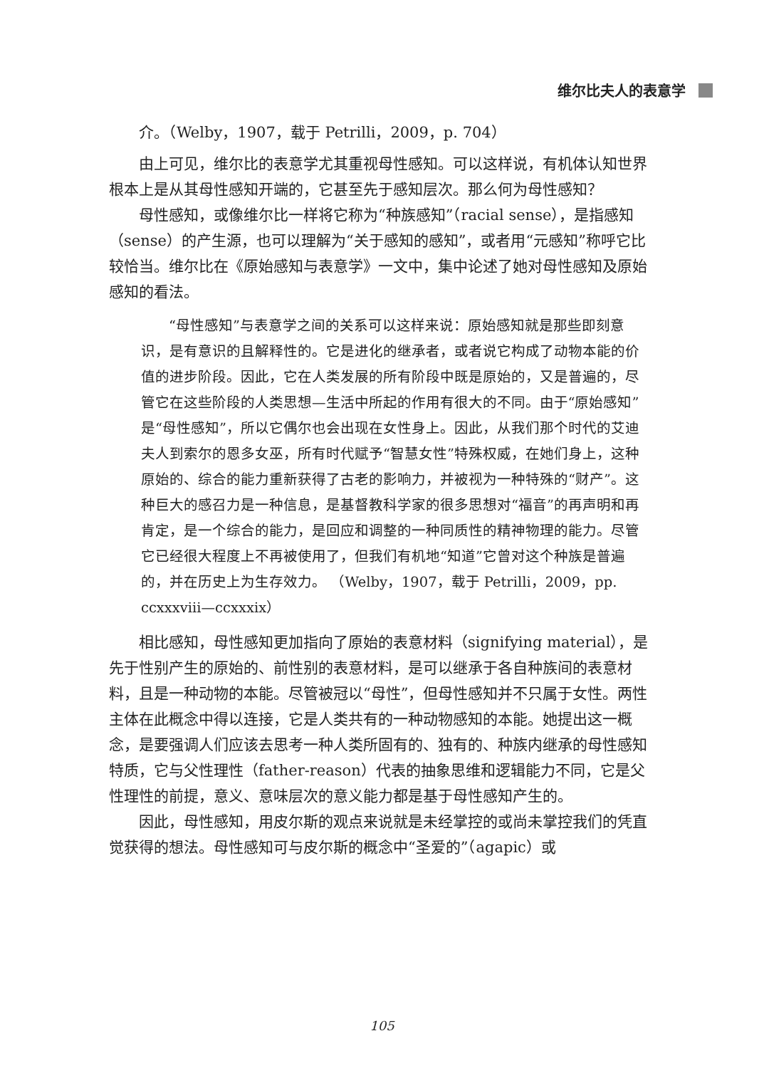维尔比夫人的表意学
介。（Welby，1907，载于 Petrilli，2009，p. 704）
由上可见，维尔比的表意学尤其重视母性感知。可以这样说，有机体认知世界根本上是从其母性感知开端的，它甚至先于感知层次。那么何为母性感知？
母性感知，或像维尔比一样将它称为“种族感知”（racial sense），是指感知（sense）的产生源，也可以理解为“关于感知的感知”，或者用“元感知”称呼它比较恰当。维尔比在《原始感知与表意学》一文中，集中论述了她对母性感知及原始感知的看法。
“母性感知”与表意学之间的关系可以这样来说：原始感知就是那些即刻意识，是有意识的且解释性的。它是进化的继承者，或者说它构成了动物本能的价值的进步阶段。因此，它在人类发展的所有阶段中既是原始的，又是普遍的，尽管它在这些阶段的人类思想—生活中所起的作用有很大的不同。由于“原始感知”是“母性感知”，所以它偶尔也会出现在女性身上。因此，从我们那个时代的艾迪夫人到索尔的恩多女巫，所有时代赋予“智慧女性”特殊权威，在她们身上，这种原始的、综合的能力重新获得了古老的影响力，并被视为一种特殊的“财产”。这种巨大的感召力是一种信息，是基督教科学家的很多思想对“福音”的再声明和再肯定，是一个综合的能力，是回应和调整的一种同质性的精神物理的能力。尽管它已经很大程度上不再被使用了，但我们有机地“知道”它曾对这个种族是普遍的，并在历史上为生存效力。 （Welby，1907，载于 Petrilli，2009，pp. ccxxxviii—ccxxxix）
相比感知，母性感知更加指向了原始的表意材料（signifying material），是先于性别产生的原始的、前性别的表意材料，是可以继承于各自种族间的表意材料，且是一种动物的本能。尽管被冠以“母性”，但母性感知并不只属于女性。两性主体在此概念中得以连接，它是人类共有的一种动物感知的本能。她提出这一概念，是要强调人们应该去思考一种人类所固有的、独有的、种族内继承的母性感知特质，它与父性理性（father-reason）代表的抽象思维和逻辑能力不同，它是父性理性的前提，意义、意味层次的意义能力都是基于母性感知产生的。
因此，母性感知，用皮尔斯的观点来说就是未经掌控的或尚未掌控我们的凭直觉获得的想法。母性感知可与皮尔斯的概念中“圣爱的”（agapic）或
105